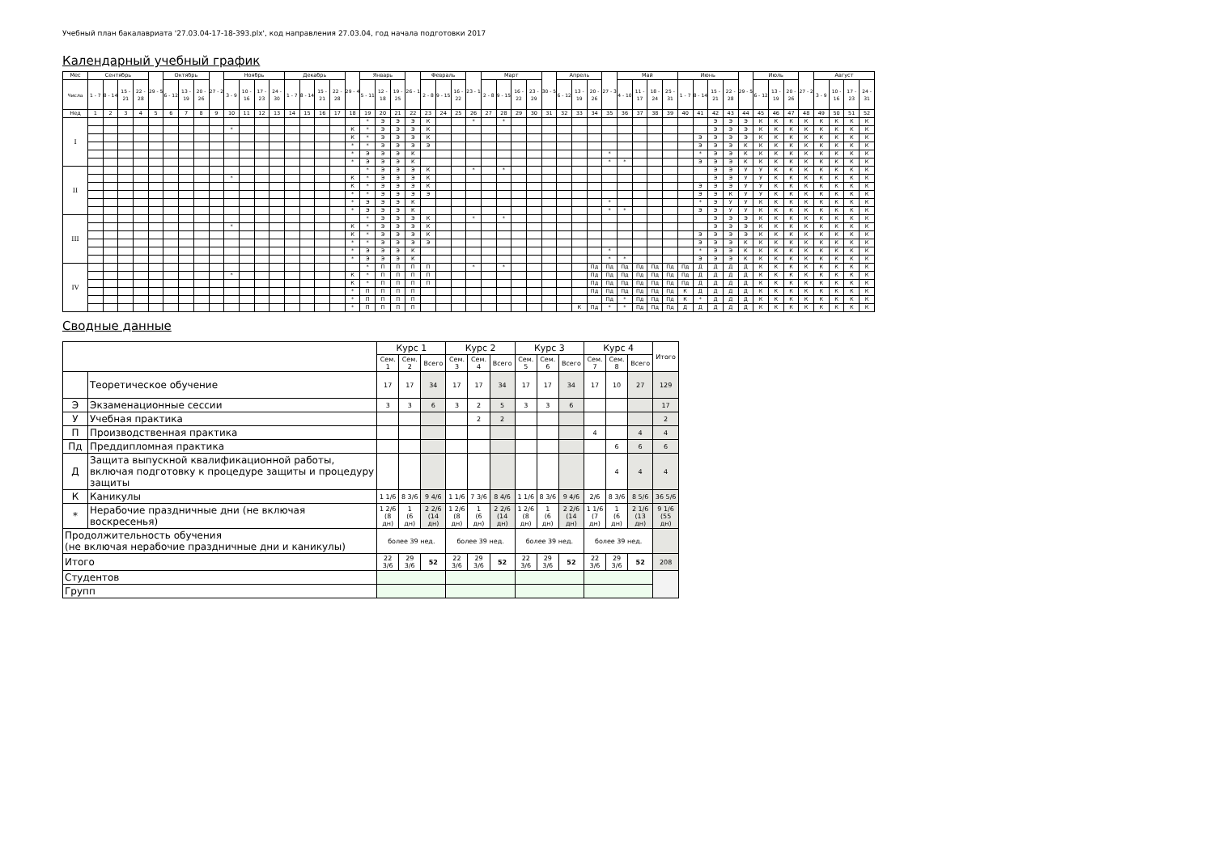Учебный план бакалавриата '27.03.04-17-18-393.plx', код направления 27.03.04, год начала подготовки 2017
Календарный учебный график
| Мес | Сентябрь | | | | 29 - 5 | Октябрь | | | 27 - 2 | Ноябрь | | | | Декабрь | | | | 29 - 4 | Январь | | | 26 - 1 | Февраль | | | 23 - 1 | Март | | | | 30 - 5 | Апрель | | | 27 - 3 | Май | | | | Июнь | | | | 29 - 5 | Июль | | | 27 - 2 | Август | | | |
| --- | --- | --- | --- | --- | --- | --- | --- | --- | --- | --- | --- | --- | --- | --- | --- | --- | --- | --- | --- | --- | --- | --- | --- | --- | --- | --- | --- | --- | --- | --- | --- | --- | --- | --- | --- | --- | --- | --- | --- | --- | --- | --- | --- | --- | --- | --- | --- | --- | --- | --- | --- | --- |
| Числа | 1 - 7 | 8 - 14 | 15 - 21 | 22 - 28 | | 6 - 12 | 13 - 19 | 20 - 26 | | 3 - 9 | 10 - 16 | 17 - 23 | 24 - 30 | 1 - 7 | 8 - 14 | 15 - 21 | 22 - 28 | | 5 - 11 | 12 - 18 | 19 - 25 | | 2 - 8 | 9 - 15 | 16 - 22 | | 2 - 8 | 9 - 15 | 16 - 22 | 23 - 29 | | 6 - 12 | 13 - 19 | 20 - 26 | | 4 - 10 | 11 - 17 | 18 - 24 | 25 - 31 | 1 - 7 | 8 - 14 | 15 - 21 | 22 - 28 | | 6 - 12 | 13 - 19 | 20 - 26 | | 3 - 9 | 10 - 16 | 17 - 23 | 24 - 31 |
| Нед | 1 | 2 | 3 | 4 | 5 | 6 | 7 | 8 | 9 | 10 | 11 | 12 | 13 | 14 | 15 | 16 | 17 | 18 | 19 | 20 | 21 | 22 | 23 | 24 | 25 | 26 | 27 | 28 | 29 | 30 | 31 | 32 | 33 | 34 | 35 | 36 | 37 | 38 | 39 | 40 | 41 | 42 | 43 | 44 | 45 | 46 | 47 | 48 | 49 | 50 | 51 | 52 |
| I | | | | | | | | | | | | | | | | | | | * | Э | Э | Э | К | | | * | | * | | | | | | | | | | | | | | Э | Э | Э | К | К | К | К | К | К | К | К |
| | | | | | | | | | | * | | | | | | | | К | * | Э | Э | Э | К | | | | | | | | | | | | | | | | | | | Э | Э | Э | К | К | К | К | К | К | К | К |
| | | | | | | | | | | | | | | | | | | К | * | Э | Э | Э | К | | | | | | | | | | | | | | | | | | Э | Э | Э | Э | К | К | К | К | К | К | К | К |
| | | | | | | | | | | | | | | | | | | * | * | Э | Э | Э | Э | | | | | | | | | | | | | | | | | | Э | Э | Э | К | К | К | К | К | К | К | К | К |
| | | | | | | | | | | | | | | | | | | * | Э | Э | Э | К | | | | | | | | | | | | | * | | | | | | * | Э | Э | К | К | К | К | К | К | К | К | К |
| | | | | | | | | | | | | | | | | | | * | Э | Э | Э | К | | | | | | | | | | | | | * | * | | | | | Э | Э | Э | К | К | К | К | К | К | К | К | К |
| II | | | | | | | | | | | | | | | | | | | * | Э | Э | Э | К | | | * | | * | | | | | | | | | | | | | | Э | Э | У | У | К | К | К | К | К | К | К |
| | | | | | | | | | | * | | | | | | | | К | * | Э | Э | Э | К | | | | | | | | | | | | | | | | | | | Э | Э | У | У | К | К | К | К | К | К | К |
| | | | | | | | | | | | | | | | | | | К | * | Э | Э | Э | К | | | | | | | | | | | | | | | | | | Э | Э | Э | У | У | К | К | К | К | К | К | К |
| | | | | | | | | | | | | | | | | | | * | * | Э | Э | Э | Э | | | | | | | | | | | | | | | | | | Э | Э | К | У | У | К | К | К | К | К | К | К |
| | | | | | | | | | | | | | | | | | | * | Э | Э | Э | К | | | | | | | | | | | | | * | | | | | | * | Э | У | У | К | К | К | К | К | К | К | К |
| | | | | | | | | | | | | | | | | | | * | Э | Э | Э | К | | | | | | | | | | | | | * | * | | | | | Э | Э | У | У | К | К | К | К | К | К | К | К |
| III | | | | | | | | | | | | | | | | | | | * | Э | Э | Э | К | | | * | | * | | | | | | | | | | | | | | Э | Э | Э | К | К | К | К | К | К | К | К |
| | | | | | | | | | | * | | | | | | | | К | * | Э | Э | Э | К | | | | | | | | | | | | | | | | | | | Э | Э | Э | К | К | К | К | К | К | К | К |
| | | | | | | | | | | | | | | | | | | К | * | Э | Э | Э | К | | | | | | | | | | | | | | | | | | Э | Э | Э | Э | К | К | К | К | К | К | К | К |
| | | | | | | | | | | | | | | | | | | * | * | Э | Э | Э | Э | | | | | | | | | | | | | | | | | | Э | Э | Э | К | К | К | К | К | К | К | К | К |
| | | | | | | | | | | | | | | | | | | * | Э | Э | Э | К | | | | | | | | | | | | | * | | | | | | * | Э | Э | К | К | К | К | К | К | К | К | К |
| | | | | | | | | | | | | | | | | | | * | Э | Э | Э | К | | | | | | | | | | | | | * | * | | | | | Э | Э | Э | К | К | К | К | К | К | К | К | К |
| IV | | | | | | | | | | | | | | | | | | | * | П | П | П | П | | | * | | * | | | | | | Пд | Пд | Пд | Пд | Пд | Пд | Пд | Д | Д | Д | Д | К | К | К | К | К | К | К | К |
| | | | | | | | | | | * | | | | | | | | К | * | П | П | П | П | | | | | | | | | | | Пд | Пд | Пд | Пд | Пд | Пд | Пд | Д | Д | Д | Д | К | К | К | К | К | К | К | К |
| | | | | | | | | | | | | | | | | | | К | * | П | П | П | П | | | | | | | | | | | Пд | Пд | Пд | Пд | Пд | Пд | Пд | Д | Д | Д | Д | К | К | К | К | К | К | К | К |
| | | | | | | | | | | | | | | | | | | * | П | П | П | П | | | | | | | | | | | | Пд | Пд | Пд | Пд | Пд | Пд | К | Д | Д | Д | Д | К | К | К | К | К | К | К | К |
| | | | | | | | | | | | | | | | | | | * | П | П | П | П | | | | | | | | | | | | | Пд | * | Пд | Пд | Пд | К | * | Д | Д | Д | К | К | К | К | К | К | К | К |
| | | | | | | | | | | | | | | | | | | * | П | П | П | П | | | | | | | | | | | К | Пд | * | * | Пд | Пд | Пд | Д | Д | Д | Д | Д | К | К | К | К | К | К | К | К |
Сводные данные
| | | Курс 1 | | | Курс 2 | | | Курс 3 | | | Курс 4 | | | Итого |
| --- | --- | --- | --- | --- | --- | --- | --- | --- | --- | --- | --- | --- | --- | --- |
| | | Сем. 1 | Сем. 2 | Всего | Сем. 3 | Сем. 4 | Всего | Сем. 5 | Сем. 6 | Всего | Сем. 7 | Сем. 8 | Всего | |
| | Теоретическое обучение | 17 | 17 | 34 | 17 | 17 | 34 | 17 | 17 | 34 | 17 | 10 | 27 | 129 |
| Э | Экзаменационные сессии | 3 | 3 | 6 | 3 | 2 | 5 | 3 | 3 | 6 | | | | 17 |
| У | Учебная практика | | | | | 2 | 2 | | | | | | | 2 |
| П | Производственная практика | | | | | | | | | | 4 | | 4 | 4 |
| Пд | Преддипломная практика | | | | | | | | | | | 6 | 6 | 6 |
| Д | Защита выпускной квалификационной работы, включая подготовку к процедуре защиты и процедуру защиты | | | | | | | | | | | 4 | 4 | 4 |
| К | Каникулы | 1 1/6 | 8 3/6 | 9 4/6 | 1 1/6 | 7 3/6 | 8 4/6 | 1 1/6 | 8 3/6 | 9 4/6 | 2/6 | 8 3/6 | 8 5/6 | 36 5/6 |
| * | Нерабочие праздничные дни (не включая воскресенья) | 1 2/6 (8 дн) | 1 (6 дн) | 2 2/6 (14 дн) | 1 2/6 (8 дн) | 1 (6 дн) | 2 2/6 (14 дн) | 1 2/6 (8 дн) | 1 (6 дн) | 2 2/6 (14 дн) | 1 1/6 (7 дн) | 1 (6 дн) | 2 1/6 (13 дн) | 9 1/6 (55 дн) |
| Продолжительность обучения (не включая нерабочие праздничные дни и каникулы) | | более 39 нед. | | | более 39 нед. | | | более 39 нед. | | | более 39 нед. | | | |
| Итого | | 22 3/6 | 29 3/6 | 52 | 22 3/6 | 29 3/6 | 52 | 22 3/6 | 29 3/6 | 52 | 22 3/6 | 29 3/6 | 52 | 208 |
| Студентов | | | | | | | | | | | | | | |
| Групп | | | | | | | | | | | | | | |